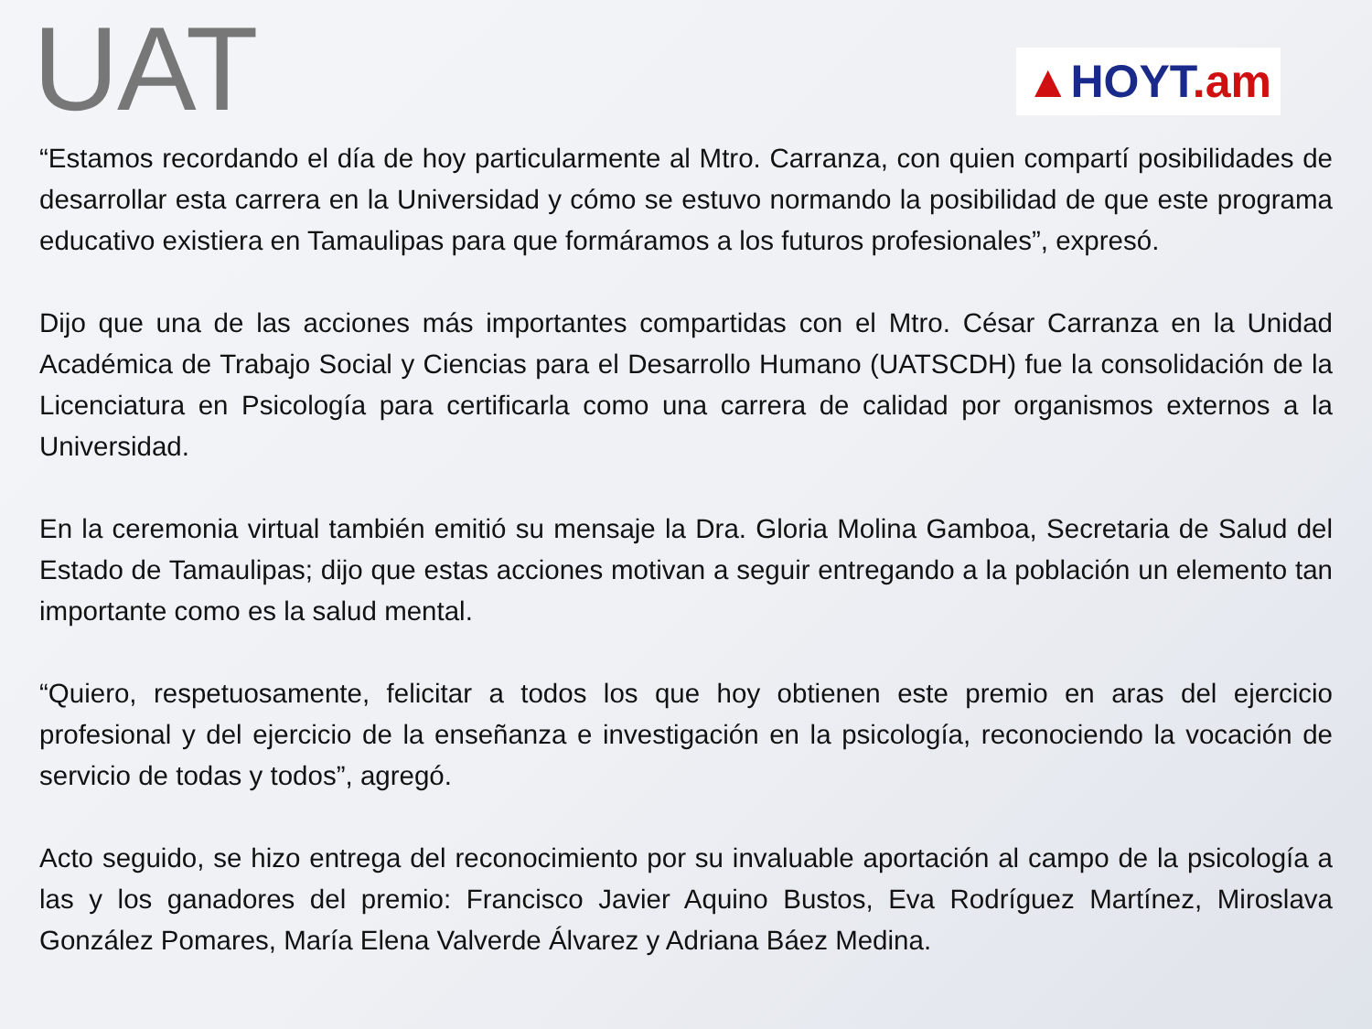UAT
▲HOYT.am
“Estamos recordando el día de hoy particularmente al Mtro. Carranza, con quien compartí posibilidades de desarrollar esta carrera en la Universidad y cómo se estuvo normando la posibilidad de que este programa educativo existiera en Tamaulipas para que formáramos a los futuros profesionales”, expresó.
Dijo que una de las acciones más importantes compartidas con el Mtro. César Carranza en la Unidad Académica de Trabajo Social y Ciencias para el Desarrollo Humano (UATSCDH) fue la consolidación de la Licenciatura en Psicología para certificarla como una carrera de calidad por organismos externos a la Universidad.
En la ceremonia virtual también emitió su mensaje la Dra. Gloria Molina Gamboa, Secretaria de Salud del Estado de Tamaulipas; dijo que estas acciones motivan a seguir entregando a la población un elemento tan importante como es la salud mental.
“Quiero, respetuosamente, felicitar a todos los que hoy obtienen este premio en aras del ejercicio profesional y del ejercicio de la enseñanza e investigación en la psicología, reconociendo la vocación de servicio de todas y todos”, agregó.
Acto seguido, se hizo entrega del reconocimiento por su invaluable aportación al campo de la psicología a las y los ganadores del premio: Francisco Javier Aquino Bustos, Eva Rodríguez Martínez, Miroslava González Pomares, María Elena Valverde Álvarez y Adriana Báez Medina.